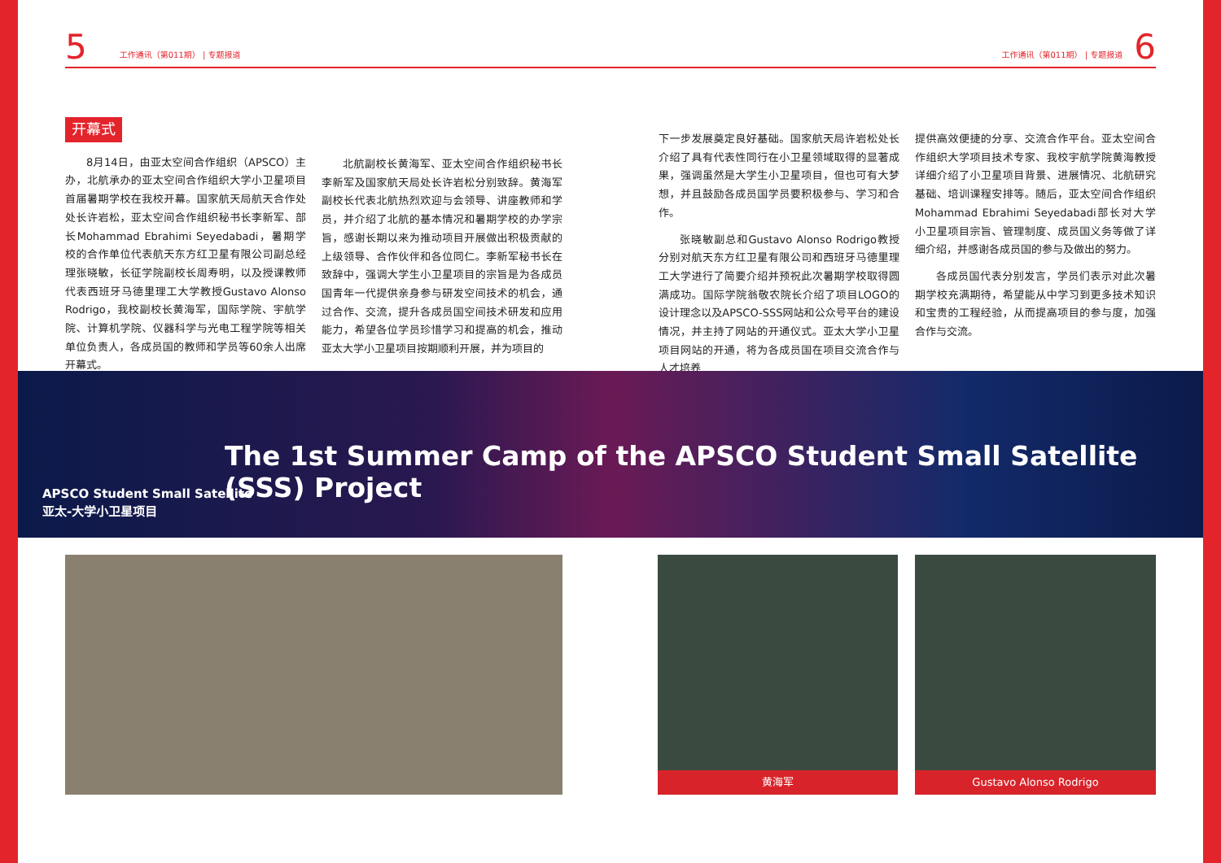5 工作通讯（第011期） | 专题报道
工作通讯（第011期） | 专题报道 6
开幕式
8月14日，由亚太空间合作组织（APSCO）主办，北航承办的亚太空间合作组织大学小卫星项目首届暑期学校在我校开幕。国家航天局航天合作处处长许岩松，亚太空间合作组织秘书长李新军、部长Mohammad Ebrahimi Seyedabadi，暑期学校的合作单位代表航天东方红卫星有限公司副总经理张晓敏，长征学院副校长周寿明，以及授课教师代表西班牙马德里理工大学教授Gustavo Alonso Rodrigo，我校副校长黄海军，国际学院、宇航学院、计算机学院、仪器科学与光电工程学院等相关单位负责人，各成员国的教师和学员等60余人出席开幕式。
北航副校长黄海军、亚太空间合作组织秘书长李新军及国家航天局处长许岩松分别致辞。黄海军副校长代表北航热烈欢迎与会领导、讲座教师和学员，并介绍了北航的基本情况和暑期学校的办学宗旨，感谢长期以来为推动项目开展做出积极贡献的上级领导、合作伙伴和各位同仁。李新军秘书长在致辞中，强调大学生小卫星项目的宗旨是为各成员国青年一代提供亲身参与研发空间技术的机会，通过合作、交流，提升各成员国空间技术研发和应用能力，希望各位学员珍惜学习和提高的机会，推动亚太大学小卫星项目按期顺利开展，并为项目的
下一步发展奠定良好基础。国家航天局许岩松处长介绍了具有代表性同行在小卫星领域取得的显著成果，强调虽然是大学生小卫星项目，但也可有大梦想，并且鼓励各成员国学员要积极参与、学习和合作。
张晓敏副总和Gustavo Alonso Rodrigo教授分别对航天东方红卫星有限公司和西班牙马德里理工大学进行了简要介绍并预祝此次暑期学校取得圆满成功。国际学院翁敬农院长介绍了项目LOGO的设计理念以及APSCO-SSS网站和公众号平台的建设情况，并主持了网站的开通仪式。亚太大学小卫星项目网站的开通，将为各成员国在项目交流合作与人才培养
提供高效便捷的分享、交流合作平台。亚太空间合作组织大学项目技术专家、我校宇航学院黄海教授详细介绍了小卫星项目背景、进展情况、北航研究基础、培训课程安排等。随后，亚太空间合作组织Mohammad Ebrahimi Seyedabadi部长对大学小卫星项目宗旨、管理制度、成员国义务等做了详细介绍，并感谢各成员国的参与及做出的努力。
各成员国代表分别发言，学员们表示对此次暑期学校充满期待，希望能从中学习到更多技术知识和宝贵的工程经验，从而提高项目的参与度，加强合作与交流。
APSCO Student Small Satellite
亚太-大学小卫星项目
The 1st Summer Camp of the APSCO Student Small Satellite (SSS) Project
黄海军 Gustavo Alonso Rodrigo